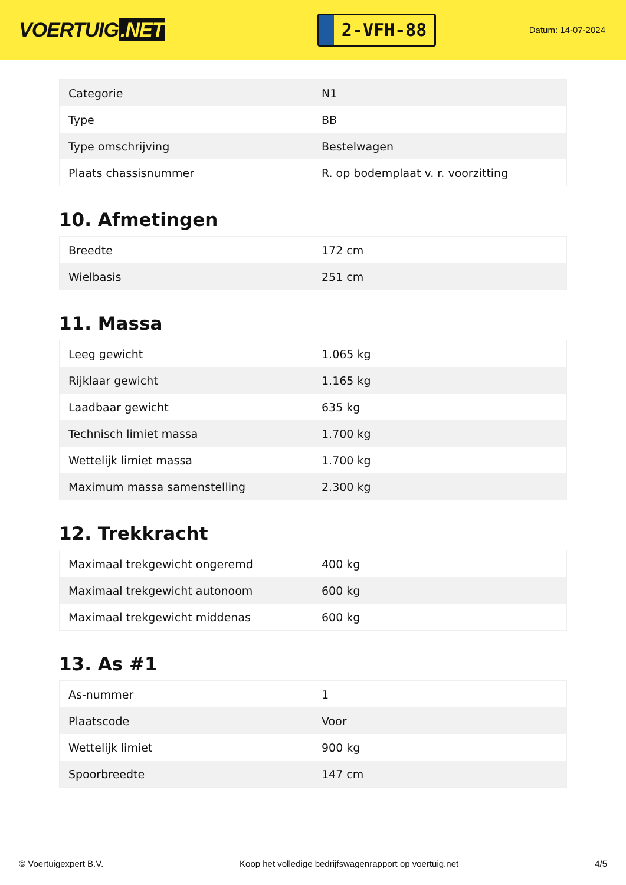VOERTUIG.NET
2-VFH-88
Datum: 14-07-2024
| Categorie | N1 |
| Type | BB |
| Type omschrijving | Bestelwagen |
| Plaats chassisnummer | R. op bodemplaat v. r. voorzitting |
10. Afmetingen
| Breedte | 172 cm |
| Wielbasis | 251 cm |
11. Massa
| Leeg gewicht | 1.065 kg |
| Rijklaar gewicht | 1.165 kg |
| Laadbaar gewicht | 635 kg |
| Technisch limiet massa | 1.700 kg |
| Wettelijk limiet massa | 1.700 kg |
| Maximum massa samenstelling | 2.300 kg |
12. Trekkracht
| Maximaal trekgewicht ongeremd | 400 kg |
| Maximaal trekgewicht autonoom | 600 kg |
| Maximaal trekgewicht middenas | 600 kg |
13. As #1
| As-nummer | 1 |
| Plaatscode | Voor |
| Wettelijk limiet | 900 kg |
| Spoorbreedte | 147 cm |
© Voertuigexpert B.V. Koop het volledige bedrijfswagenrapport op voertuig.net 4/5